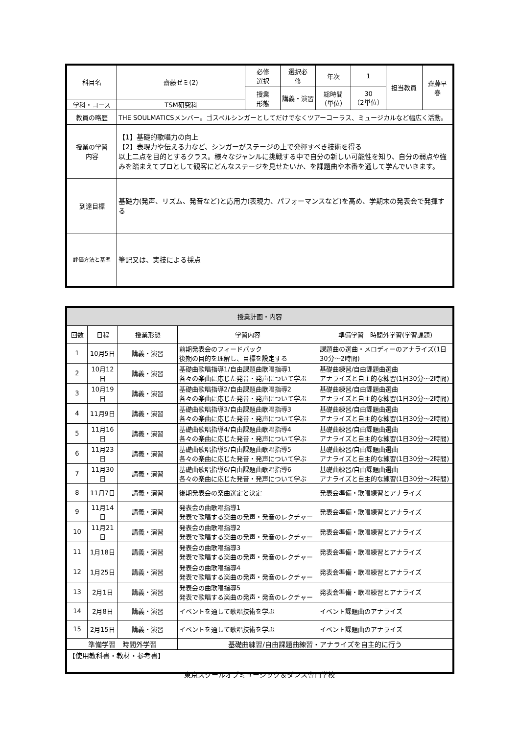| 科目名 | 齋藤ゼミ(2) | 必修 選択 | 選択必 修 | 年次 | 1 | 担当教員 | 齋藤早 春 |
| | | 授業 形態 | 講義・演習 | 総時間 （単位） | 30 （2単位） | | |
| 学科・コース | TSM研究科 | | | | | | |
| 教員の略歴 | THE SOULMATICSメンバー。ゴスペルシンガーとしてだけでなくツアーコーラス、ミュージカルなど幅広く活動。 | | | | | | |
| 授業の学習 内容 | 【1】基礎的歌唱力の向上 【2】表現力や伝える力など、シンガーがステージの上で発揮すべき技術を得る 以上二点を目的とするクラス。様々なジャンルに挑戦する中で自分の新しい可能性を知り、自分の弱点や強みを踏まえてプロとして観客にどんなステージを見せたいか、を課題曲や本番を通して学んでいきます。 | | | | | | |
| 到達目標 | 基礎力(発声、リズム、発音など)と応用力(表現力、パフォーマンスなど)を高め、学期末の発表会で発揮する | | | | | | |
| 評価方法と基準 | 筆記又は、実技による採点 | | | | | | |
| 授業計画・内容 | | | | |
| --- | --- | --- | --- | --- |
| 回数 | 日程 | 授業形態 | 学習内容 | 準備学習 時間外学習(学習課題) |
| 1 | 10月5日 | 講義・演習 | 前期発表会のフィードバック 後期の目的を理解し、目標を設定する | 課題曲の選曲・メロディーのアナライズ(1日30分～2時間) |
| 2 | 10月12日 | 講義・演習 | 基礎曲歌唱指導1/自由課題曲歌唱指導1 各々の楽曲に応じた発音・発声について学ぶ | 基礎曲練習/自由課題曲選曲 アナライズと自主的な練習(1日30分～2時間) |
| 3 | 10月19日 | 講義・演習 | 基礎曲歌唱指導2/自由課題曲歌唱指導2 各々の楽曲に応じた発音・発声について学ぶ | 基礎曲練習/自由課題曲選曲 アナライズと自主的な練習(1日30分～2時間) |
| 4 | 11月9日 | 講義・演習 | 基礎曲歌唱指導3/自由課題曲歌唱指導3 各々の楽曲に応じた発音・発声について学ぶ | 基礎曲練習/自由課題曲選曲 アナライズと自主的な練習(1日30分～2時間) |
| 5 | 11月16日 | 講義・演習 | 基礎曲歌唱指導4/自由課題曲歌唱指導4 各々の楽曲に応じた発音・発声について学ぶ | 基礎曲練習/自由課題曲選曲 アナライズと自主的な練習(1日30分～2時間) |
| 6 | 11月23日 | 講義・演習 | 基礎曲歌唱指導5/自由課題曲歌唱指導5 各々の楽曲に応じた発音・発声について学ぶ | 基礎曲練習/自由課題曲選曲 アナライズと自主的な練習(1日30分～2時間) |
| 7 | 11月30日 | 講義・演習 | 基礎曲歌唱指導6/自由課題曲歌唱指導6 各々の楽曲に応じた発音・発声について学ぶ | 基礎曲練習/自由課題曲選曲 アナライズと自主的な練習(1日30分～2時間) |
| 8 | 11月7日 | 講義・演習 | 後期発表会の楽曲選定と決定 | 発表会準備・歌唱練習とアナライズ |
| 9 | 11月14日 | 講義・演習 | 発表会の曲歌唱指導1 発表で歌唱する楽曲の発声・発音のレクチャー | 発表会準備・歌唱練習とアナライズ |
| 10 | 11月21日 | 講義・演習 | 発表会の曲歌唱指導2 発表で歌唱する楽曲の発声・発音のレクチャー | 発表会準備・歌唱練習とアナライズ |
| 11 | 1月18日 | 講義・演習 | 発表会の曲歌唱指導3 発表で歌唱する楽曲の発声・発音のレクチャー | 発表会準備・歌唱練習とアナライズ |
| 12 | 1月25日 | 講義・演習 | 発表会の曲歌唱指導4 発表で歌唱する楽曲の発声・発音のレクチャー | 発表会準備・歌唱練習とアナライズ |
| 13 | 2月1日 | 講義・演習 | 発表会の曲歌唱指導5 発表で歌唱する楽曲の発声・発音のレクチャー | 発表会準備・歌唱練習とアナライズ |
| 14 | 2月8日 | 講義・演習 | イベントを通して歌唱技術を学ぶ | イベント課題曲のアナライズ |
| 15 | 2月15日 | 講義・演習 | イベントを通して歌唱技術を学ぶ | イベント課題曲のアナライズ |
| 準備学習 時間外学習 | | | 基礎曲練習/自由課題曲練習・アナライズを自主的に行う | |
| 【使用教科書・教材・参考書】 | | | | |
東京スクールオブミュージック＆ダンス専門学校